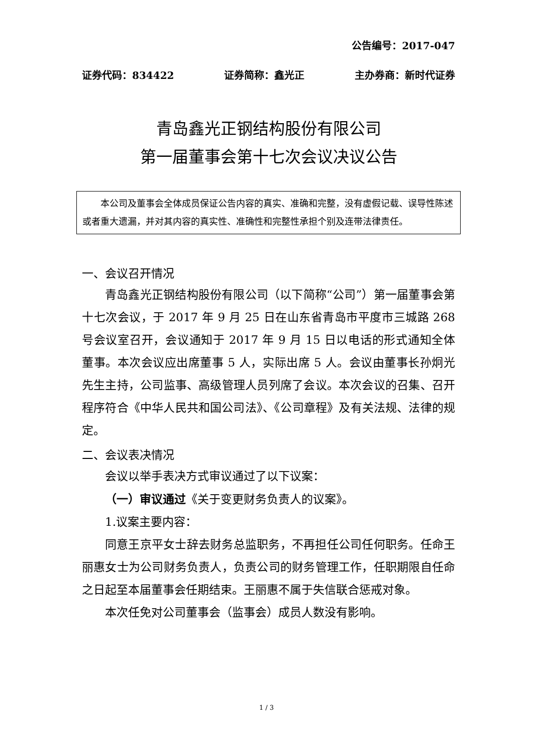公告编号：2017-047
证券代码：834422 证券简称：鑫光正 主办券商：新时代证券
青岛鑫光正钢结构股份有限公司
第一届董事会第十七次会议决议公告
本公司及董事会全体成员保证公告内容的真实、准确和完整，没有虚假记载、误导性陈述或者重大遗漏，并对其内容的真实性、准确性和完整性承担个别及连带法律责任。
一、会议召开情况
青岛鑫光正钢结构股份有限公司（以下简称“公司”）第一届董事会第十七次会议，于 2017 年 9 月 25 日在山东省青岛市平度市三城路 268 号会议室召开，会议通知于 2017 年 9 月 15 日以电话的形式通知全体董事。本次会议应出席董事 5 人，实际出席 5 人。会议由董事长孙炯光先生主持，公司监事、高级管理人员列席了会议。本次会议的召集、召开程序符合《中华人民共和国公司法》、《公司章程》及有关法规、法律的规定。
二、会议表决情况
会议以举手表决方式审议通过了以下议案：
（一）审议通过《关于变更财务负责人的议案》。
1.议案主要内容：
同意王京平女士辞去财务总监职务，不再担任公司任何职务。任命王丽惠女士为公司财务负责人，负责公司的财务管理工作，任职期限自任命之日起至本届董事会任期结束。王丽惠不属于失信联合惩戒对象。
本次任免对公司董事会（监事会）成员人数没有影响。
1 / 3